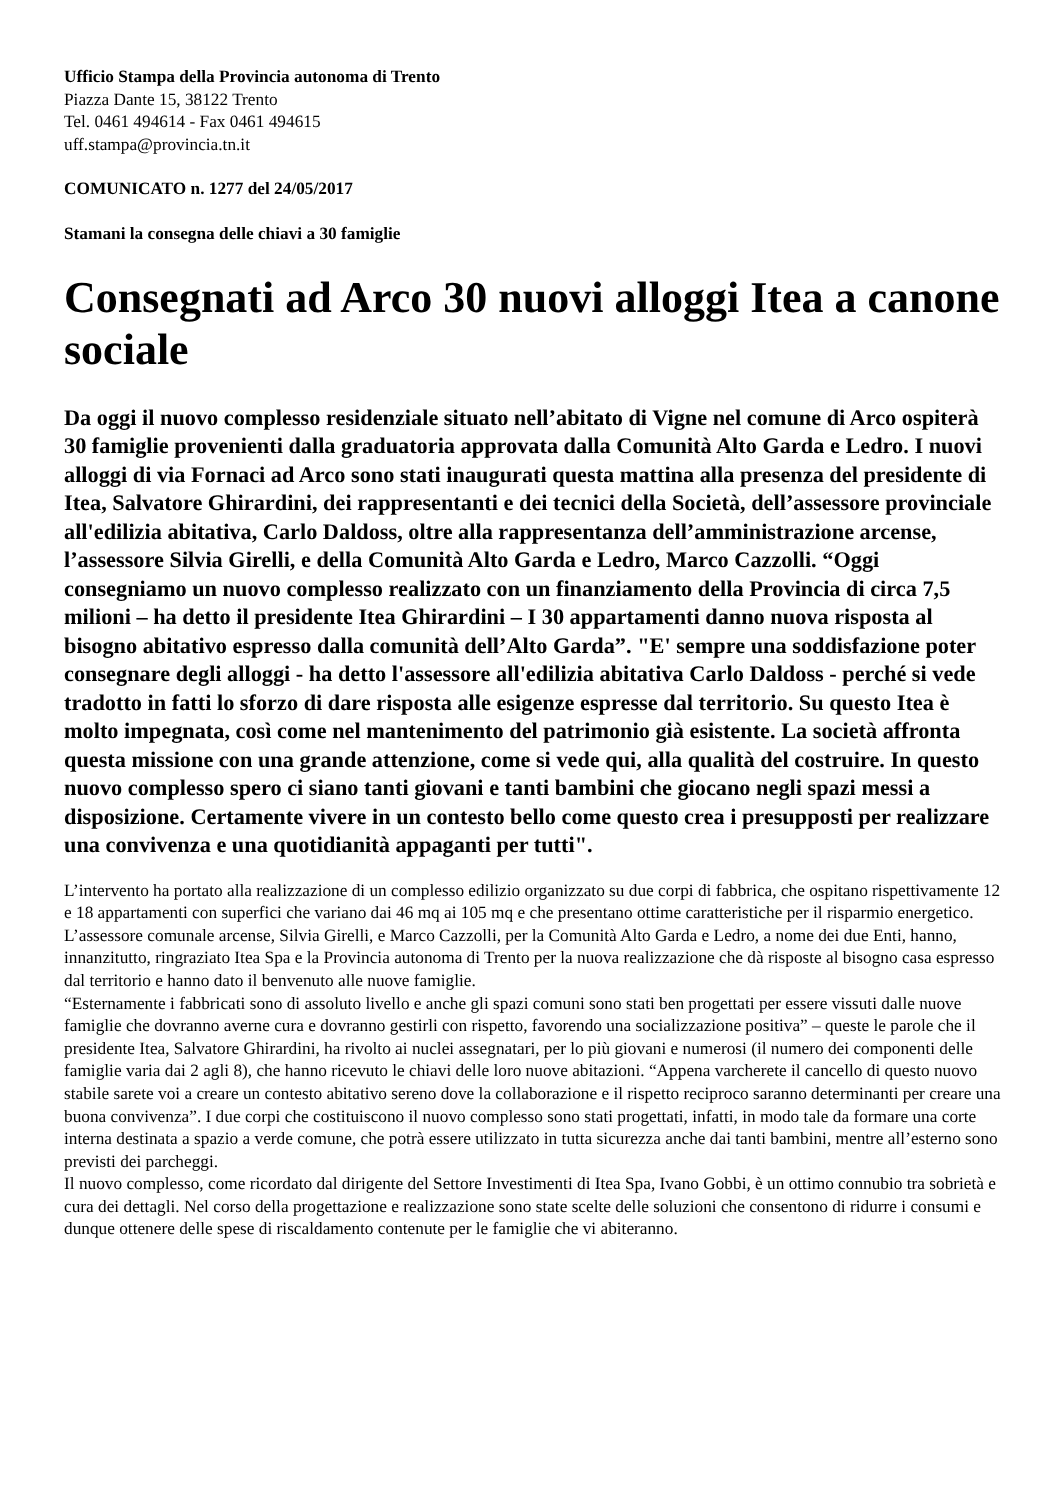Ufficio Stampa della Provincia autonoma di Trento
Piazza Dante 15, 38122 Trento
Tel. 0461 494614 - Fax 0461 494615
uff.stampa@provincia.tn.it
COMUNICATO n. 1277 del 24/05/2017
Stamani la consegna delle chiavi a 30 famiglie
Consegnati ad Arco 30 nuovi alloggi Itea a canone sociale
Da oggi il nuovo complesso residenziale situato nell’abitato di Vigne nel comune di Arco ospiterà 30 famiglie provenienti dalla graduatoria approvata dalla Comunità Alto Garda e Ledro. I nuovi alloggi di via Fornaci ad Arco sono stati inaugurati questa mattina alla presenza del presidente di Itea, Salvatore Ghirardini, dei rappresentanti e dei tecnici della Società, dell’assessore provinciale all'edilizia abitativa, Carlo Daldoss, oltre alla rappresentanza dell’amministrazione arcense, l’assessore Silvia Girelli, e della Comunità Alto Garda e Ledro, Marco Cazzolli. “Oggi consegniamo un nuovo complesso realizzato con un finanziamento della Provincia di circa 7,5 milioni – ha detto il presidente Itea Ghirardini – I 30 appartamenti danno nuova risposta al bisogno abitativo espresso dalla comunità dell’Alto Garda”. "E' sempre una soddisfazione poter consegnare degli alloggi - ha detto l'assessore all'edilizia abitativa Carlo Daldoss - perché si vede tradotto in fatti lo sforzo di dare risposta alle esigenze espresse dal territorio. Su questo Itea è molto impegnata, così come nel mantenimento del patrimonio già esistente. La società affronta questa missione con una grande attenzione, come si vede qui, alla qualità del costruire. In questo nuovo complesso spero ci siano tanti giovani e tanti bambini che giocano negli spazi messi a disposizione. Certamente vivere in un contesto bello come questo crea i presupposti per realizzare una convivenza e una quotidianità appaganti per tutti".
L’intervento ha portato alla realizzazione di un complesso edilizio organizzato su due corpi di fabbrica, che ospitano rispettivamente 12 e 18 appartamenti con superfici che variano dai 46 mq ai 105 mq e che presentano ottime caratteristiche per il risparmio energetico.
L’assessore comunale arcense, Silvia Girelli, e Marco Cazzolli, per la Comunità Alto Garda e Ledro, a nome dei due Enti, hanno, innanzitutto, ringraziato Itea Spa e la Provincia autonoma di Trento per la nuova realizzazione che dà risposte al bisogno casa espresso dal territorio e hanno dato il benvenuto alle nuove famiglie.
“Esternamente i fabbricati sono di assoluto livello e anche gli spazi comuni sono stati ben progettati per essere vissuti dalle nuove famiglie che dovranno averne cura e dovranno gestirli con rispetto, favorendo una socializzazione positiva” – queste le parole che il presidente Itea, Salvatore Ghirardini, ha rivolto ai nuclei assegnatari, per lo più giovani e numerosi (il numero dei componenti delle famiglie varia dai 2 agli 8), che hanno ricevuto le chiavi delle loro nuove abitazioni. “Appena varcherete il cancello di questo nuovo stabile sarete voi a creare un contesto abitativo sereno dove la collaborazione e il rispetto reciproco saranno determinanti per creare una buona convivenza”. I due corpi che costituiscono il nuovo complesso sono stati progettati, infatti, in modo tale da formare una corte interna destinata a spazio a verde comune, che potrà essere utilizzato in tutta sicurezza anche dai tanti bambini, mentre all’esterno sono previsti dei parcheggi.
Il nuovo complesso, come ricordato dal dirigente del Settore Investimenti di Itea Spa, Ivano Gobbi, è un ottimo connubio tra sobrietà e cura dei dettagli. Nel corso della progettazione e realizzazione sono state scelte delle soluzioni che consentono di ridurre i consumi e dunque ottenere delle spese di riscaldamento contenute per le famiglie che vi abiteranno.